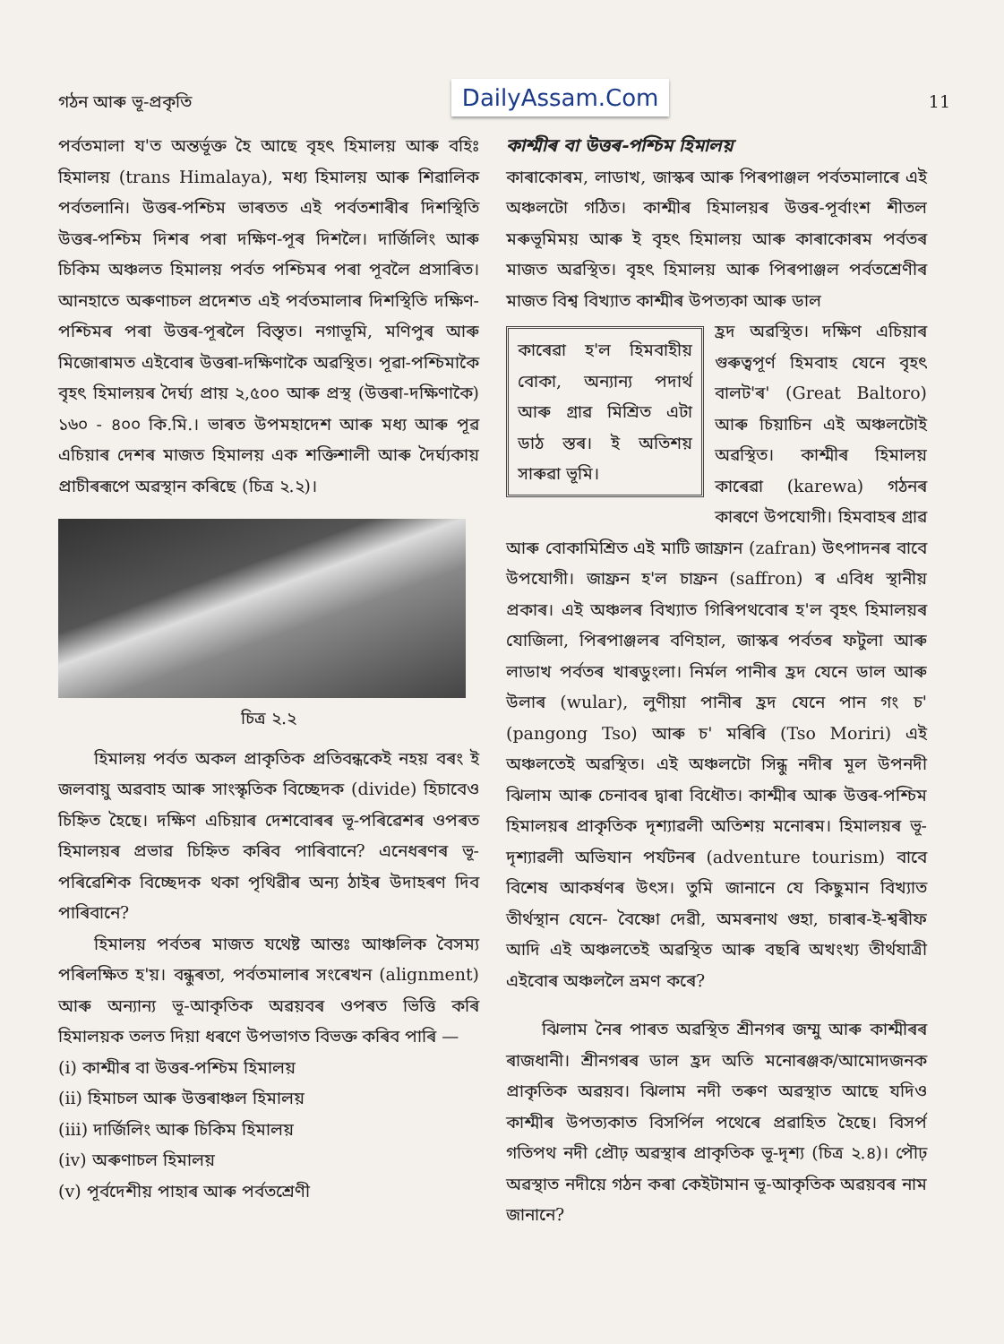গঠন আৰু ভূ-প্ৰকৃতি DailyAssam.Com 11
পৰ্বতমালা য'ত অন্তৰ্ভূক্ত হৈ আছে বৃহৎ হিমালয় আৰু বহিঃ হিমালয় (trans Himalaya), মধ্য হিমালয় আৰু শিৱালিক পৰ্বতলানি। উত্তৰ-পশ্চিম ভাৰতত এই পৰ্বতশাৰীৰ দিশস্থিতি উত্তৰ-পশ্চিম দিশৰ পৰা দক্ষিণ-পূৰ দিশলৈ। দাৰ্জিলিং আৰু চিকিম অঞ্চলত হিমালয় পৰ্বত পশ্চিমৰ পৰা পূবলৈ প্ৰসাৰিত। আনহাতে অৰুণাচল প্ৰদেশত এই পৰ্বতমালাৰ দিশস্থিতি দক্ষিণ-পশ্চিমৰ পৰা উত্তৰ-পূৰলৈ বিস্তৃত। নগাভূমি, মণিপুৰ আৰু মিজোৰামত এইবোৰ উত্তৰা-দক্ষিণাকৈ অৱস্থিত। পূৱা-পশ্চিমাকৈ বৃহৎ হিমালয়ৰ দৈৰ্ঘ্য প্ৰায় ২,৫০০ আৰু প্ৰস্থ (উত্তৰা-দক্ষিণাকৈ) ১৬০ - ৪০০ কি.মি.। ভাৰত উপমহাদেশ আৰু মধ্য আৰু পূৱ এচিয়াৰ দেশৰ মাজত হিমালয় এক শক্তিশালী আৰু দৈৰ্ঘ্যকায় প্ৰাচীৰৰূপে অৱস্থান কৰিছে (চিত্ৰ ২.২)।
চিত্ৰ ২.২
হিমালয় পৰ্বত অকল প্ৰাকৃতিক প্ৰতিবন্ধকেই নহয় বৰং ই জলবায়ু অৱবাহ আৰু সাংস্কৃতিক বিচ্ছেদক (divide) হিচাবেও চিহ্নিত হৈছে। দক্ষিণ এচিয়াৰ দেশবোৰৰ ভূ-পৰিৱেশৰ ওপৰত হিমালয়ৰ প্ৰভাৱ চিহ্নিত কৰিব পাৰিবানে? এনেধৰণৰ ভূ-পৰিৱেশিক বিচ্ছেদক থকা পৃথিৱীৰ অন্য ঠাইৰ উদাহৰণ দিব পাৰিবানে?
হিমালয় পৰ্বতৰ মাজত যথেষ্ট আন্তঃ আঞ্চলিক বৈসম্য পৰিলক্ষিত হ'য়। বন্ধুৰতা, পৰ্বতমালাৰ সংৰেখন (alignment) আৰু অন্যান্য ভূ-আকৃতিক অৱয়বৰ ওপৰত ভিত্তি কৰি হিমালয়ক তলত দিয়া ধৰণে উপভাগত বিভক্ত কৰিব পাৰি —
(i) কাশ্মীৰ বা উত্তৰ-পশ্চিম হিমালয়
(ii) হিমাচল আৰু উত্তৰাঞ্চল হিমালয়
(iii) দাৰ্জিলিং আৰু চিকিম হিমালয়
(iv) অৰুণাচল হিমালয়
(v) পূৰ্বদেশীয় পাহাৰ আৰু পৰ্বতশ্ৰেণী
কাশ্মীৰ বা উত্তৰ-পশ্চিম হিমালয়
কাৰাকোৰম, লাডাখ, জাস্কৰ আৰু পিৰপাঞ্জল পৰ্বতমালাৰে এই অঞ্চলটো গঠিত। কাশ্মীৰ হিমালয়ৰ উত্তৰ-পূৰ্বাংশ শীতল মৰুভূমিময় আৰু ই বৃহৎ হিমালয় আৰু কাৰাকোৰম পৰ্বতৰ মাজত অৱস্থিত। বৃহৎ হিমালয় আৰু পিৰপাঞ্জল পৰ্বতশ্ৰেণীৰ মাজত বিশ্ব বিখ্যাত কাশ্মীৰ উপত্যকা আৰু ডাল
কাৰেৱা হ'ল হিমবাহীয় বোকা, অন্যান্য পদাৰ্থ আৰু গ্ৰাৱ মিশ্ৰিত এটা ডাঠ স্তৰ। ই অতিশয় সাৰুৱা ভূমি।
হ্ৰদ অৱস্থিত। দক্ষিণ এচিয়াৰ গুৰুত্বপূৰ্ণ হিমবাহ যেনে বৃহৎ বালট'ৰ' (Great Baltoro) আৰু চিয়াচিন এই অঞ্চলটোই অৱস্থিত। কাশ্মীৰ হিমালয় কাৰেৱা (karewa) গঠনৰ কাৰণে উপযোগী। হিমবাহৰ গ্ৰাৱ আৰু বোকামিশ্ৰিত এই মাটি জাফ্ৰান (zafran) উৎপাদনৰ বাবে উপযোগী। জাফ্ৰন হ'ল চাফ্ৰন (saffron) ৰ এবিধ স্থানীয় প্ৰকাৰ। এই অঞ্চলৰ বিখ্যাত গিৰিপথবোৰ হ'ল বৃহৎ হিমালয়ৰ যোজিলা, পিৰপাঞ্জলৰ বণিহাল, জাস্কৰ পৰ্বতৰ ফটুলা আৰু লাডাখ পৰ্বতৰ খাৰডুংলা। নিৰ্মল পানীৰ হ্ৰদ যেনে ডাল আৰু উলাৰ (wular), লুণীয়া পানীৰ হ্ৰদ যেনে পান গং চ' (pangong Tso) আৰু চ' মৰিৰি (Tso Moriri) এই অঞ্চলতেই অৱস্থিত। এই অঞ্চলটো সিন্ধু নদীৰ মূল উপনদী ঝিলাম আৰু চেনাবৰ দ্বাৰা বিধৌত। কাশ্মীৰ আৰু উত্তৰ-পশ্চিম হিমালয়ৰ প্ৰাকৃতিক দৃশ্যাৱলী অতিশয় মনোৰম। হিমালয়ৰ ভূ-দৃশ্যাৱলী অভিযান পৰ্যটনৰ (adventure tourism) বাবে বিশেষ আকৰ্ষণৰ উৎস। তুমি জানানে যে কিছুমান বিখ্যাত তীৰ্থস্থান যেনে- বৈষ্ণো দেৱী, অমৰনাথ গুহা, চাৰাৰ-ই-শ্বৰীফ আদি এই অঞ্চলতেই অৱস্থিত আৰু বছৰি অখংখ্য তীৰ্থযাত্ৰী এইবোৰ অঞ্চললৈ ভ্ৰমণ কৰে?
ঝিলাম নৈৰ পাৰত অৱস্থিত শ্ৰীনগৰ জম্মু আৰু কাশ্মীৰৰ ৰাজধানী। শ্ৰীনগৰৰ ডাল হ্ৰদ অতি মনোৰঞ্জক/আমোদজনক প্ৰাকৃতিক অৱয়ব। ঝিলাম নদী তৰুণ অৱস্থাত আছে যদিও কাশ্মীৰ উপত্যকাত বিসৰ্পিল পথেৰে প্ৰৱাহিত হৈছে। বিসৰ্প গতিপথ নদী প্ৰৌঢ় অৱস্থাৰ প্ৰাকৃতিক ভূ-দৃশ্য (চিত্ৰ ২.৪)। পৌঢ় অৱস্থাত নদীয়ে গঠন কৰা কেইটামান ভূ-আকৃতিক অৱয়বৰ নাম জানানে?